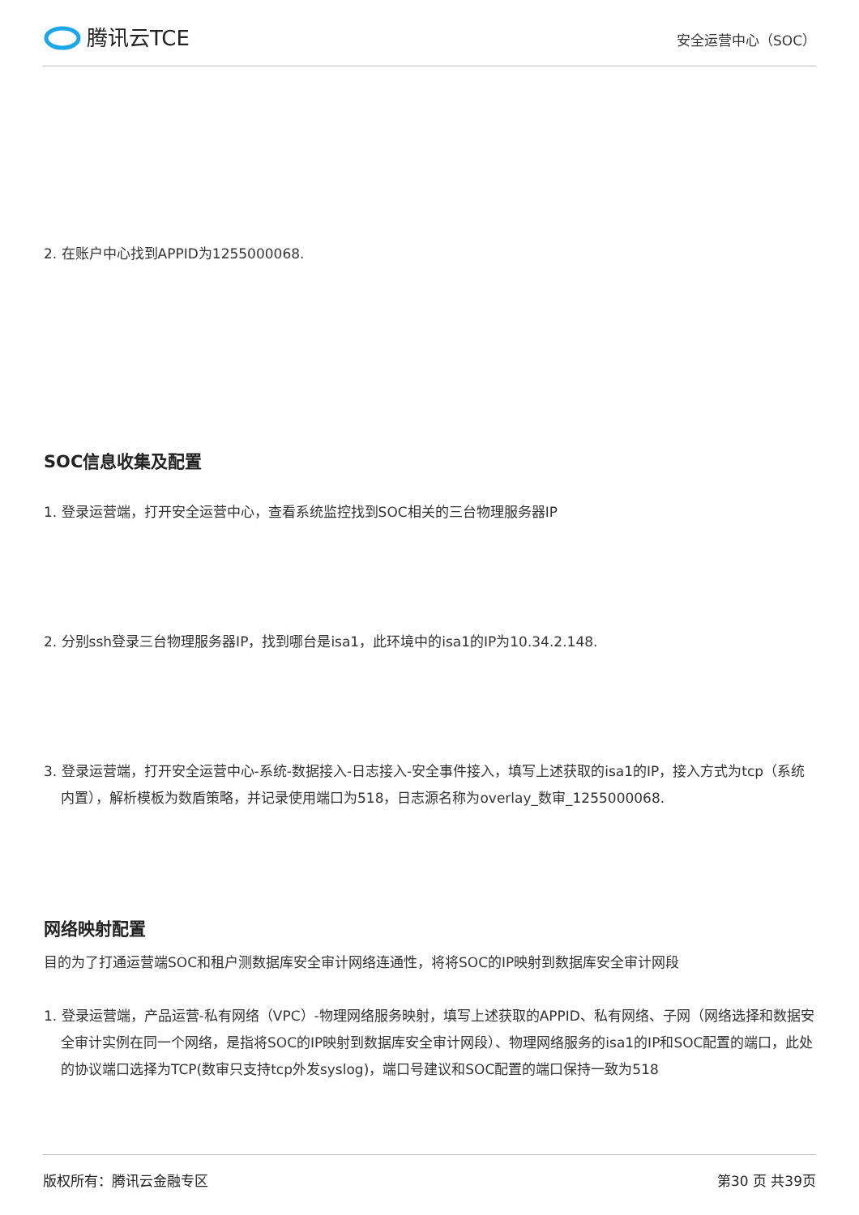腾讯云TCE
安全运营中心（SOC）
2. 在账户中心找到APPID为1255000068.
SOC信息收集及配置
1. 登录运营端，打开安全运营中心，查看系统监控找到SOC相关的三台物理服务器IP
2. 分别ssh登录三台物理服务器IP，找到哪台是isa1，此环境中的isa1的IP为10.34.2.148.
3. 登录运营端，打开安全运营中心-系统-数据接入-日志接入-安全事件接入，填写上述获取的isa1的IP，接入方式为tcp（系统内置），解析模板为数盾策略，并记录使用端口为518，日志源名称为overlay_数审_1255000068.
网络映射配置
目的为了打通运营端SOC和租户测数据库安全审计网络连通性，将将SOC的IP映射到数据库安全审计网段
1. 登录运营端，产品运营-私有网络（VPC）-物理网络服务映射，填写上述获取的APPID、私有网络、子网（网络选择和数据安全审计实例在同一个网络，是指将SOC的IP映射到数据库安全审计网段）、物理网络服务的isa1的IP和SOC配置的端口，此处的协议端口选择为TCP(数审只支持tcp外发syslog)，端口号建议和SOC配置的端口保持一致为518
版权所有：腾讯云金融专区 第30 页 共39页